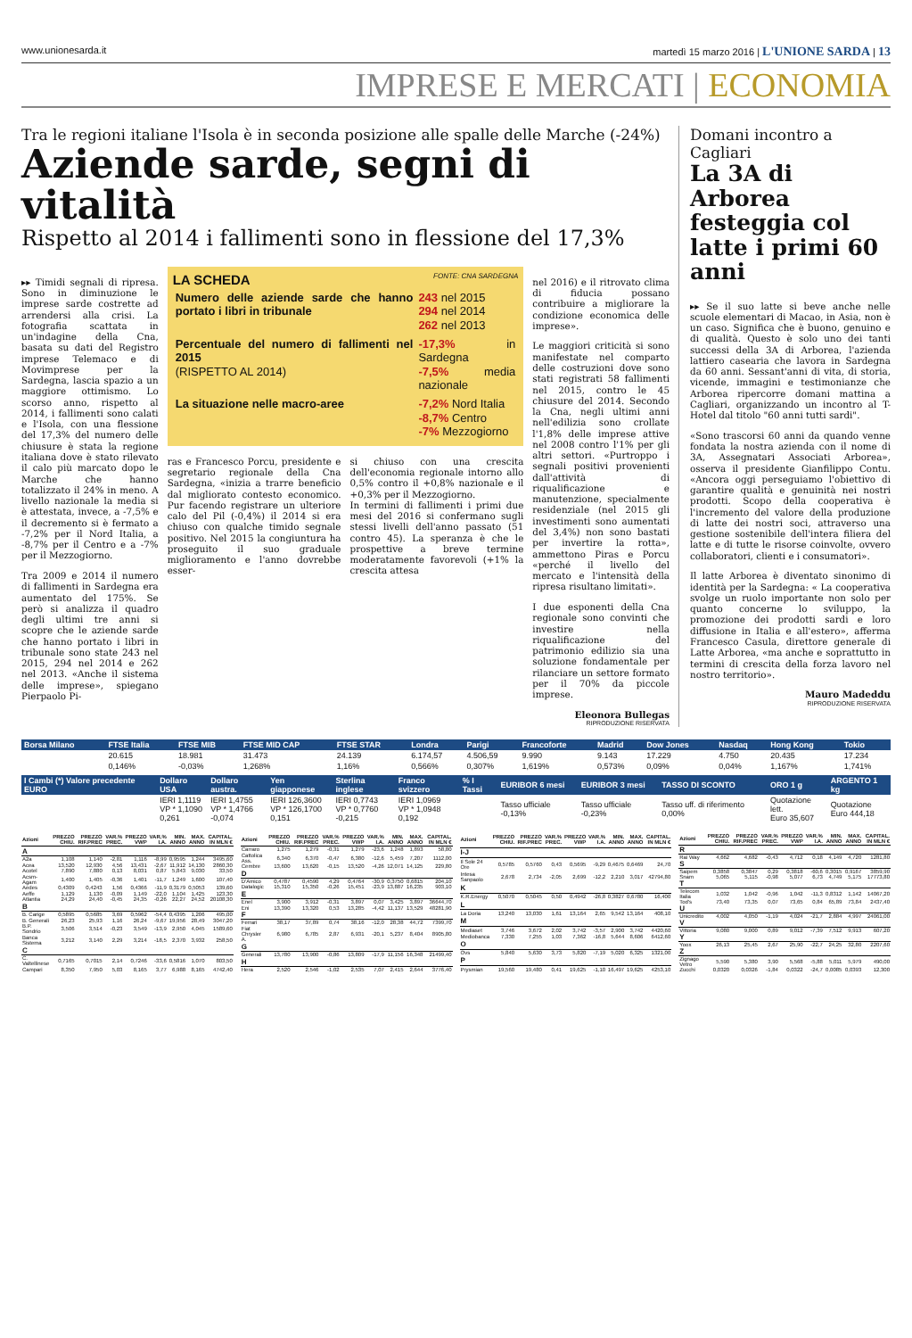www.unionesarda.it martedì 15 marzo 2016 | L'UNIONE SARDA | 13
IMPRESE E MERCATI | ECONOMIA
Tra le regioni italiane l'Isola è in seconda posizione alle spalle delle Marche (-24%)
Aziende sarde, segni di vitalità
Rispetto al 2014 i fallimenti sono in flessione del 17,3%
▸▸ Timidi segnali di ripresa. Sono in diminuzione le imprese sarde costrette ad arrendersi alla crisi. La fotografia scattata in un'indagine della Cna, basata su dati del Registro imprese Telemaco e di Movimprese per la Sardegna, lascia spazio a un maggiore ottimismo. Lo scorso anno, rispetto al 2014, i fallimenti sono calati e l'Isola, con una flessione del 17,3% del numero delle chiusure è stata la regione italiana dove è stato rilevato il calo più marcato dopo le Marche che hanno totalizzato il 24% in meno. A livello nazionale la media si è attestata, invece, a -7,5% e il decremento si è fermato a -7,2% per il Nord Italia, a -8,7% per il Centro e a -7% per il Mezzogiorno.
Tra 2009 e 2014 il numero di fallimenti in Sardegna era aumentato del 175%. Se però si analizza il quadro degli ultimi tre anni si scopre che le aziende sarde che hanno portato i libri in tribunale sono state 243 nel 2015, 294 nel 2014 e 262 nel 2013. «Anche il sistema delle imprese», spiegano Pierpaolo Pi-
LA SCHEDA FONTE: CNA SARDEGNA
| Numero delle aziende sarde che hanno portato i libri in tribunale | 243 nel 2015 294 nel 2014 262 nel 2013 |
| Percentuale del numero di fallimenti nel 2015 (RISPETTO AL 2014) | -17,3% in Sardegna -7,5% media nazionale |
| La situazione nelle macro-aree | -7,2% Nord Italia -8,7% Centro -7% Mezzogiorno |
ras e Francesco Porcu, presidente e segretario regionale della Cna Sardegna, «inizia a trarre beneficio dal migliorato contesto economico. Pur facendo registrare un ulteriore calo del Pil (-0,4%) il 2014 si era chiuso con qualche timido segnale positivo. Nel 2015 la congiuntura ha proseguito il suo graduale miglioramento e l'anno dovrebbe esser-
si chiuso con una crescita dell'economia regionale intorno allo 0,5% contro il +0,8% nazionale e il +0,3% per il Mezzogiorno.
In termini di fallimenti i primi due mesi del 2016 si confermano sugli stessi livelli dell'anno passato (51 contro 45). La speranza è che le prospettive a breve termine moderatamente favorevoli (+1% la crescita attesa
nel 2016) e il ritrovato clima di fiducia possano contribuire a migliorare la condizione economica delle imprese».
Le maggiori criticità si sono manifestate nel comparto delle costruzioni dove sono stati registrati 58 fallimenti nel 2015, contro le 45 chiusure del 2014. Secondo la Cna, negli ultimi anni nell'edilizia sono crollate l'1,8% delle imprese attive nel 2008 contro l'1% per gli altri settori. «Purtroppo i segnali positivi provenienti dall'attività di riqualificazione e manutenzione, specialmente residenziale (nel 2015 gli investimenti sono aumentati del 3,4%) non sono bastati per invertire la rotta», ammettono Piras e Porcu «perché il livello del mercato e l'intensità della ripresa risultano limitati».
I due esponenti della Cna regionale sono convinti che investire nella riqualificazione del patrimonio edilizio sia una soluzione fondamentale per rilanciare un settore formato per il 70% da piccole imprese.
Eleonora Bullegas
RIPRODUZIONE RISERVATA
Domani incontro a Cagliari
La 3A di Arborea festeggia col latte i primi 60 anni
▸▸ Se il suo latte si beve anche nelle scuole elementari di Macao, in Asia, non è un caso. Significa che è buono, genuino e di qualità. Questo è solo uno dei tanti successi della 3A di Arborea, l'azienda lattiero casearia che lavora in Sardegna da 60 anni. Sessant'anni di vita, di storia, vicende, immagini e testimonianze che Arborea ripercorre domani mattina a Cagliari, organizzando un incontro al T-Hotel dal titolo "60 anni tutti sardi".
«Sono trascorsi 60 anni da quando venne fondata la nostra azienda con il nome di 3A, Assegnatari Associati Arborea», osserva il presidente Gianfilippo Contu. «Ancora oggi perseguiamo l'obiettivo di garantire qualità e genuinità nei nostri prodotti. Scopo della cooperativa è l'incremento del valore della produzione di latte dei nostri soci, attraverso una gestione sostenibile dell'intera filiera del latte e di tutte le risorse coinvolte, ovvero collaboratori, clienti e i consumatori».
Il latte Arborea è diventato sinonimo di identità per la Sardegna: « La cooperativa svolge un ruolo importante non solo per quanto concerne lo sviluppo, la promozione dei prodotti sardi e loro diffusione in Italia e all'estero», afferma Francesco Casula, direttore generale di Latte Arborea, «ma anche e soprattutto in termini di crescita della forza lavoro nel nostro territorio».
Mauro Madeddu
RIPRODUZIONE RISERVATA
| Borsa Milano | FTSE Italia | FTSE MIB | FTSE MID CAP | FTSE STAR | Londra | Parigi | Francoforte | Madrid | Dow Jones | Nasdaq | Hong Kong | Tokio |
| --- | --- | --- | --- | --- | --- | --- | --- | --- | --- | --- | --- | --- |
| | 20.615 | 18.981 | 31.473 | 24.139 | 6.174,57 | 4.506,59 | 9.990 | 9.143 | 17.229 | 4.750 | 20.435 | 17.234 |
| | 0,146% | -0,03% | 1,268% | 1,16% | 0,566% | 0,307% | 1,619% | 0,573% | 0,09% | 0,04% | 1,167% | 1,741% |
| I Cambi (*) Valore precedente EURO | Dollaro USA | Dollaro austra. | Yen giapponese | Sterlina inglese | Franco svizzero | % I Tassi | EURIBOR 6 mesi | EURIBOR 3 mesi | TASSO DI SCONTO | ORO 1 g | ARGENTO 1 kg |
| --- | --- | --- | --- | --- | --- | --- | --- | --- | --- | --- | --- |
| | IERI 1,1119 VP * 1,1090 0,261 | IERI 1,4755 VP * 1,4766 -0,074 | IERI 126,3600 VP * 126,1700 0,151 | IERI 0,7743 VP * 0,7760 -0,215 | IERI 1,0969 VP * 1,0948 0,192 | | Tasso ufficiale -0,13% | Tasso ufficiale -0,23% | Tasso uff. di riferimento 0,00% | Quotazione lett. Euro 35,607 | Quotazione Euro 444,18 |
| Azioni | PREZZO CHIU. | PREZZO RIF.PREC | VAR.% PREC. | PREZZO VWP | VAR.% I.A. | MIN. ANNO | MAX. ANNO | CAPITAL. IN MLN € |
| --- | --- | --- | --- | --- | --- | --- | --- | --- |
| A | | | | | | | | |
| A2a | 1,108 | 1,140 | -2,81 | 1,116 | -8,99 | 0,9595 | 1,244 | 3495,60 |
| Acea | 13,520 | 12,930 | 4,56 | 13,431 | -2,67 | 11,912 | 14,130 | 2860,30 |
| Acotel | 7,890 | 7,880 | 0,13 | 8,031 | 0,87 | 5,843 | 9,030 | 33,50 |
| Acsm-Agam | 1,400 | 1,405 | -0,36 | 1,401 | -11,7 | 1,249 | 1,600 | 107,40 |
| Aedes | 0,4309 | 0,4243 | 1,56 | 0,4366 | -11,9 | 0,3179 | 0,5053 | 139,60 |
| Aeffe | 1,129 | 1,130 | -0,09 | 1,149 | -22,0 | 1,104 | 1,425 | 123,30 |
| Atlantia | 24,29 | 24,40 | -0,45 | 24,35 | -0,26 | 22,27 | 24,52 | 20108,30 |
| B | | | | | | | | |
| B. Carige | 0,5895 | 0,5685 | 3,69 | 0,5962 | -54,4 | 0,4395 | 1,206 | 495,00 |
| B. Generali | 26,23 | 25,93 | 1,16 | 26,24 | -9,67 | 19,956 | 28,49 | 3047,20 |
| B.P. Sondrio | 3,506 | 3,514 | -0,23 | 3,549 | -13,9 | 2,950 | 4,045 | 1589,60 |
| Banca Sistema | 3,212 | 3,140 | 2,29 | 3,214 | -18,5 | 2,370 | 3,932 | 258,50 |
| C | | | | | | | | |
| C. Valtellinese | 0,7165 | 0,7015 | 2,14 | 0,7246 | -33,6 | 0,5816 | 1,070 | 803,50 |
| Campari | 8,350 | 7,950 | 5,03 | 8,165 | 3,77 | 6,988 | 8,165 | 4742,40 |
| Azioni | PREZZO CHIU. | PREZZO RIF.PREC | VAR.% PREC. | PREZZO VWP | VAR.% I.A. | MIN. ANNO | MAX. ANNO | CAPITAL. IN MLN € |
| --- | --- | --- | --- | --- | --- | --- | --- | --- |
| Carraro | 1,275 | 1,279 | -0,31 | 1,279 | -23,6 | 1,248 | 1,893 | 58,80 |
| Cattolica Ass. | 6,340 | 6,370 | -0,47 | 6,380 | -12,6 | 5,459 | 7,207 | 1112,00 |
| Cembre | 13,600 | 13,620 | -0,15 | 13,520 | -4,26 | 12,071 | 14,125 | 229,80 |
| D | | | | | | | | |
| D'Amico | 0,4787 | 0,4590 | 4,29 | 0,4764 | -30,9 | 0,3750 | 0,6815 | 204,10 |
| Datalogic | 15,310 | 15,350 | -0,26 | 15,451 | -23,9 | 13,887 | 16,235 | 903,10 |
| E | | | | | | | | |
| Enel | 3,900 | 3,912 | -0,31 | 3,897 | 0,07 | 3,425 | 3,897 | 36644,70 |
| Eni | 13,390 | 13,320 | 0,53 | 13,285 | -4,42 | 11,137 | 13,529 | 48281,90 |
| F | | | | | | | | |
| Ferrari | 38,17 | 37,89 | 0,74 | 38,16 | -12,0 | 28,38 | 44,72 | 7399,70 |
| Fiat Chrysler A. | 6,980 | 6,785 | 2,87 | 6,931 | -20,1 | 5,237 | 8,404 | 8905,80 |
| G | | | | | | | | |
| Generali | 13,780 | 13,900 | -0,86 | 13,809 | -17,9 | 11,156 | 16,348 | 21499,40 |
| H | | | | | | | | |
| Hera | 2,520 | 2,546 | -1,02 | 2,535 | 7,07 | 2,415 | 2,644 | 3776,40 |
| Azioni | PREZZO CHIU. | PREZZO RIF.PREC | VAR.% PREC. | PREZZO VWP | VAR.% I.A. | MIN. ANNO | MAX. ANNO | CAPITAL. IN MLN € |
| --- | --- | --- | --- | --- | --- | --- | --- | --- |
| I-J | | | | | | | | |
| Il Sole 24 Ore | 0,5785 | 0,5760 | 0,43 | 0,5695 | -9,29 | 0,4675 | 0,6469 | 24,70 |
| Intesa Sanpaolo | 2,678 | 2,734 | -2,05 | 2,699 | -12,2 | 2,210 | 3,017 | 42794,80 |
| K | | | | | | | | |
| K.R.Energy | 0,5070 | 0,5045 | 0,50 | 0,4942 | -26,8 | 0,3827 | 0,6780 | 16,400 |
| L | | | | | | | | |
| La Doria | 13,240 | 13,030 | 1,61 | 13,164 | 2,65 | 9,542 | 13,164 | 408,10 |
| M | | | | | | | | |
| Mediaset | 3,746 | 3,672 | 2,02 | 3,742 | -3,57 | 2,900 | 3,742 | 4420,60 |
| Mediobanca | 7,330 | 7,255 | 1,03 | 7,362 | -16,8 | 5,644 | 8,606 | 6412,60 |
| O | | | | | | | | |
| Ovs | 5,840 | 5,630 | 3,73 | 5,820 | -7,19 | 5,020 | 6,325 | 1321,00 |
| P | | | | | | | | |
| Prysmian | 19,560 | 19,480 | 0,41 | 19,625 | -1,10 | 16,497 | 19,625 | 4253,10 |
| Azioni | PREZZO CHIU. | PREZZO RIF.PREC | VAR.% PREC. | PREZZO VWP | VAR.% I.A. | MIN. ANNO | MAX. ANNO | CAPITAL. IN MLN € |
| --- | --- | --- | --- | --- | --- | --- | --- | --- |
| R | | | | | | | | |
| Rai Way | 4,662 | 4,682 | -0,43 | 4,712 | 0,18 | 4,149 | 4,720 | 1281,80 |
| S | | | | | | | | |
| Saipem | 0,3858 | 0,3847 | 0,29 | 0,3818 | -60,6 | 0,3015 | 0,9167 | 3859,90 |
| Snam | 5,065 | 5,115 | -0,98 | 5,077 | 6,73 | 4,749 | 5,175 | 17773,80 |
| T | | | | | | | | |
| Telecom Italia | 1,032 | 1,042 | -0,96 | 1,042 | -11,3 | 0,8312 | 1,142 | 14067,20 |
| Tod's | 73,40 | 73,35 | 0,07 | 73,65 | 0,84 | 65,89 | 73,84 | 2437,40 |
| U | | | | | | | | |
| Unicredito | 4,002 | 4,050 | -1,19 | 4,024 | -21,7 | 2,884 | 4,997 | 24061,00 |
| V | | | | | | | | |
| Vittoria | 9,080 | 9,000 | 0,89 | 9,012 | -7,39 | 7,512 | 9,913 | 607,20 |
| Y | | | | | | | | |
| Yoox | 26,13 | 25,45 | 2,67 | 25,90 | -22,7 | 24,25 | 32,80 | 2207,60 |
| Z | | | | | | | | |
| Zignago Vetro | 5,590 | 5,380 | 3,90 | 5,568 | -5,88 | 5,011 | 5,979 | 490,00 |
| Zucchi | 0,0320 | 0,0326 | -1,84 | 0,0322 | -24,7 | 0,0085 | 0,0393 | 12,300 |